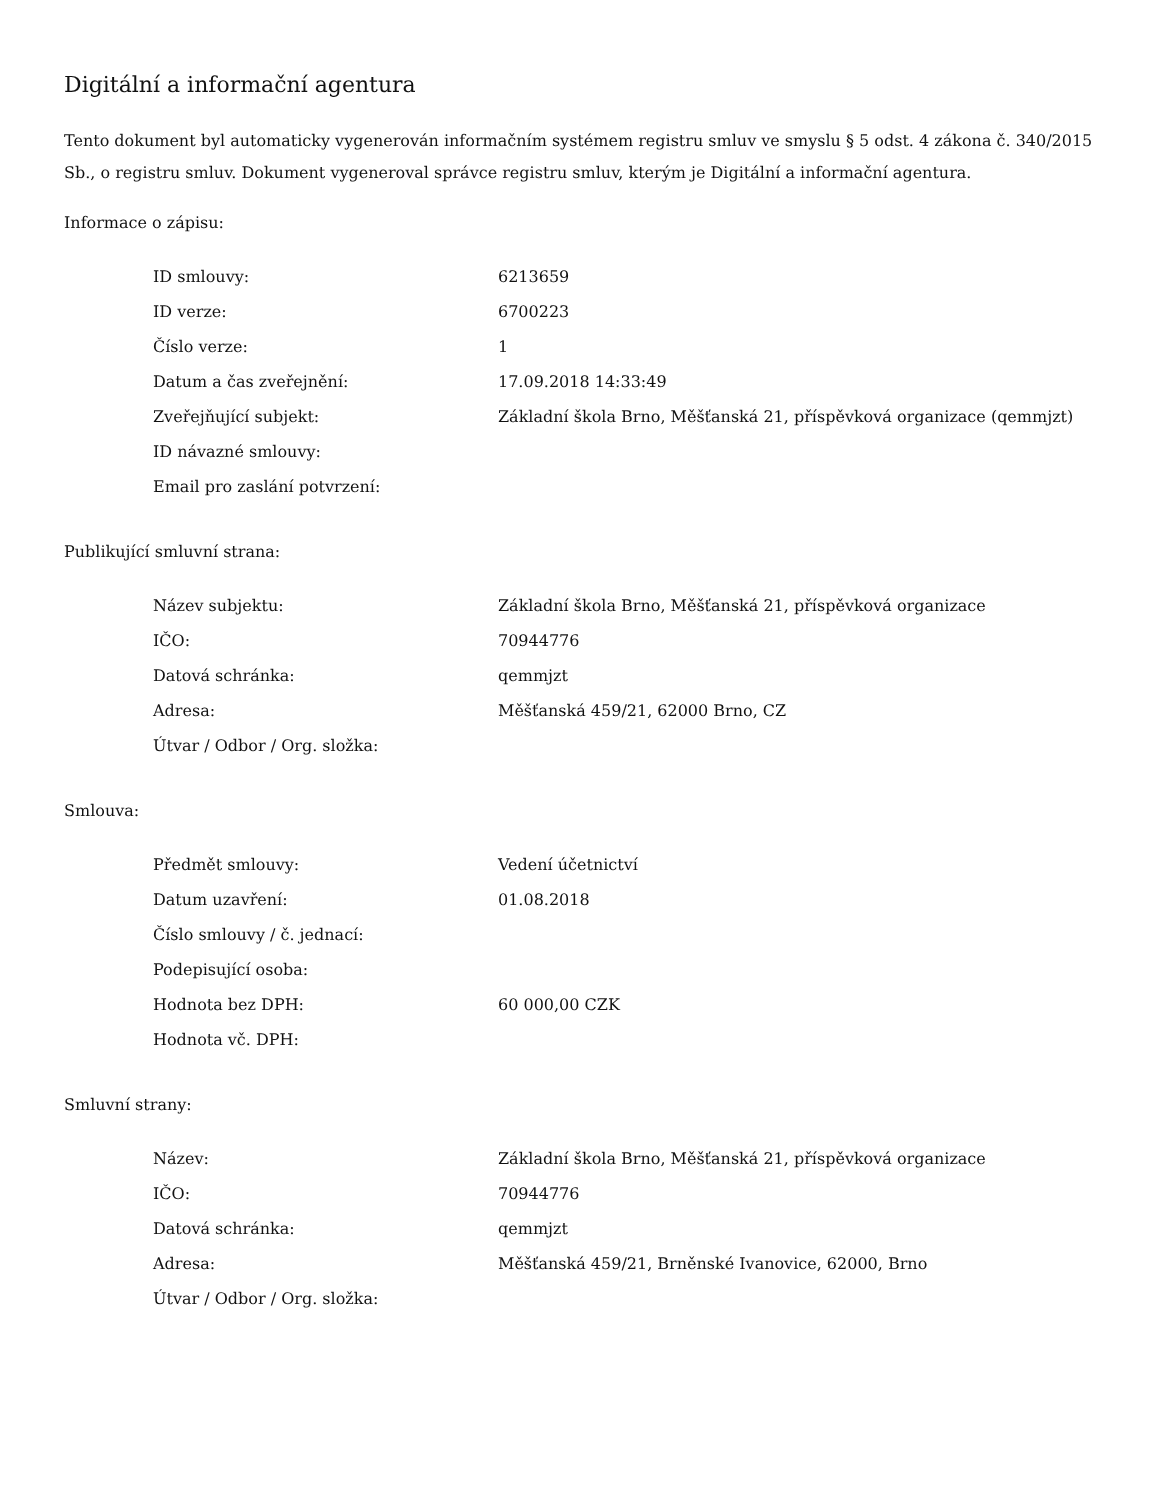Digitální a informační agentura
Tento dokument byl automaticky vygenerován informačním systémem registru smluv ve smyslu § 5 odst. 4 zákona č. 340/2015 Sb., o registru smluv. Dokument vygeneroval správce registru smluv, kterým je Digitální a informační agentura.
Informace o zápisu:
| ID smlouvy: | 6213659 |
| ID verze: | 6700223 |
| Číslo verze: | 1 |
| Datum a čas zveřejnění: | 17.09.2018 14:33:49 |
| Zveřejňující subjekt: | Základní škola Brno, Měšťanská 21, příspěvková organizace (qemmjzt) |
| ID návazné smlouvy: | |
| Email pro zaslání potvrzení: | |
Publikující smluvní strana:
| Název subjektu: | Základní škola Brno, Měšťanská 21, příspěvková organizace |
| IČO: | 70944776 |
| Datová schránka: | qemmjzt |
| Adresa: | Měšťanská 459/21, 62000 Brno, CZ |
| Útvar / Odbor / Org. složka: | |
Smlouva:
| Předmět smlouvy: | Vedení účetnictví |
| Datum uzavření: | 01.08.2018 |
| Číslo smlouvy / č. jednací: | |
| Podepisující osoba: | |
| Hodnota bez DPH: | 60 000,00 CZK |
| Hodnota vč. DPH: | |
Smluvní strany:
| Název: | Základní škola Brno, Měšťanská 21, příspěvková organizace |
| IČO: | 70944776 |
| Datová schránka: | qemmjzt |
| Adresa: | Měšťanská 459/21, Brněnské Ivanovice, 62000, Brno |
| Útvar / Odbor / Org. složka: | |